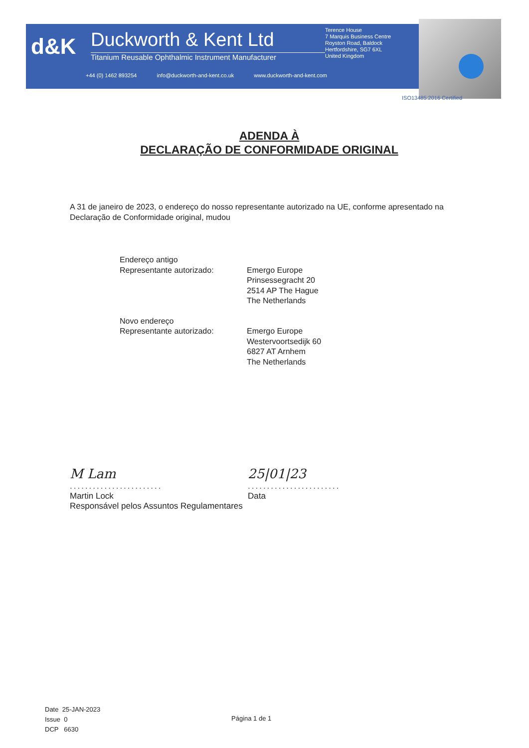d&K
Duckworth & Kent Ltd
Titanium Reusable Ophthalmic Instrument Manufacturer
Terence House
7 Marquis Business Centre
Royston Road, Baldock
Hertfordshire, SG7 6XL
United Kingdom
+44 (0) 1462 893254 info@duckworth-and-kent.co.uk www.duckworth-and-kent.com
ISO13485:2016 Certified
ADENDA À
DECLARAÇÃO DE CONFORMIDADE ORIGINAL
A 31 de janeiro de 2023, o endereço do nosso representante autorizado na UE, conforme apresentado na Declaração de Conformidade original, mudou
| Endereço antigo Representante autorizado: | Emergo Europe Prinsessegracht 20 2514 AP The Hague The Netherlands |
| Novo endereço Representante autorizado: | Emergo Europe Westervoortsedijk 60 6827 AT Arnhem The Netherlands |
M Lam
........................
Martin Lock
Responsável pelos Assuntos Regulamentares
25|01|23
........................
Data
Date 25-JAN-2023
Issue 0
DCP 6630
Página 1 de 1